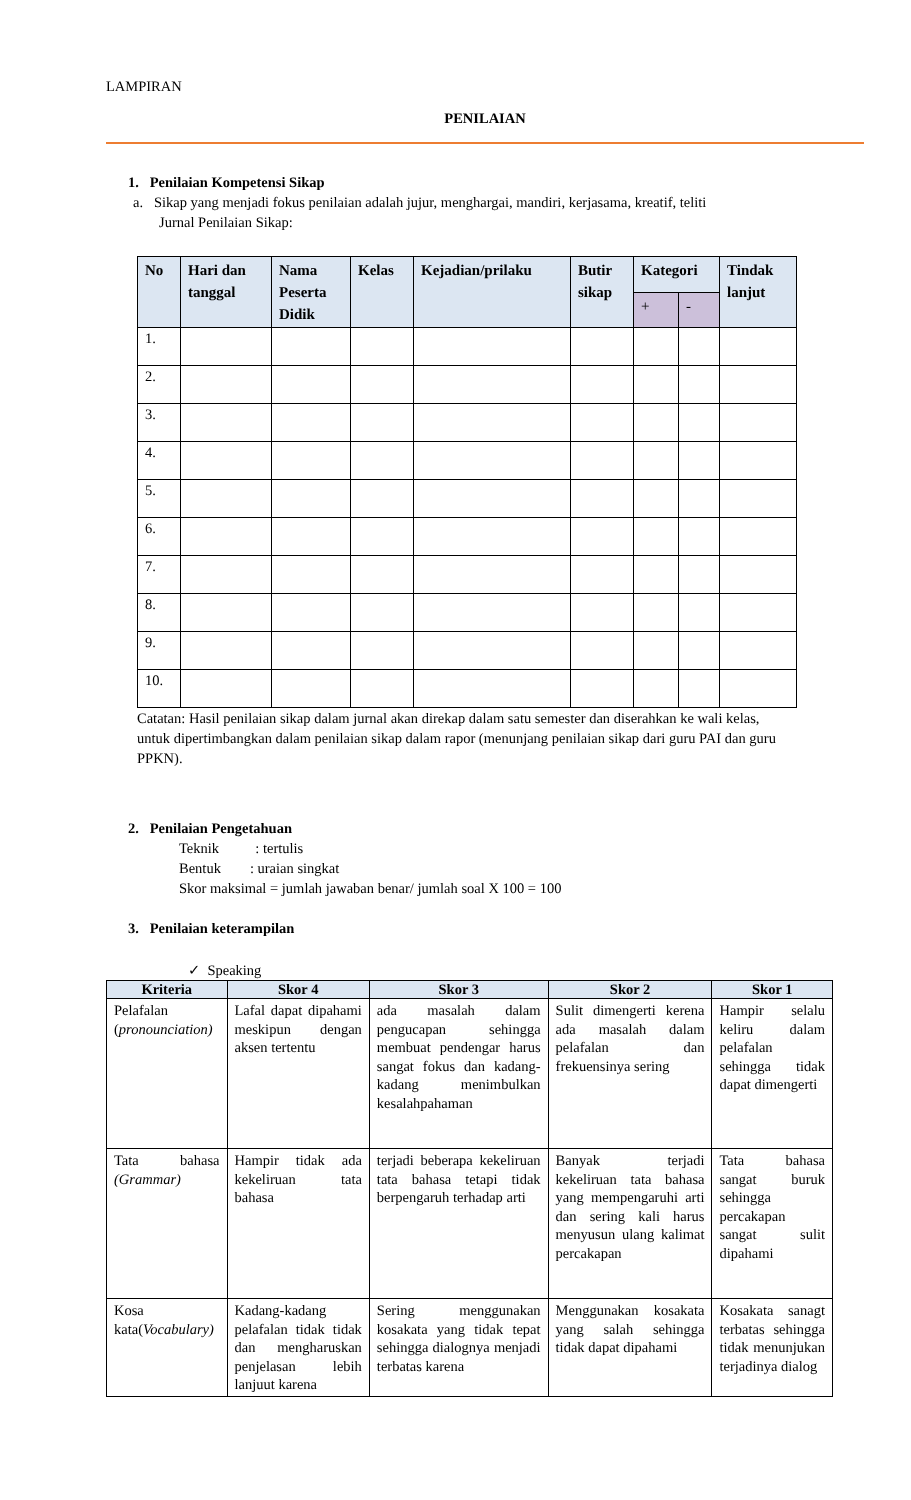LAMPIRAN
PENILAIAN
1. Penilaian Kompetensi Sikap
a. Sikap yang menjadi fokus penilaian adalah jujur, menghargai, mandiri, kerjasama, kreatif, teliti
Jurnal Penilaian Sikap:
| No | Hari dan tanggal | Nama Peserta Didik | Kelas | Kejadian/prilaku | Butir sikap | Kategori | | Tindak lanjut |
| --- | --- | --- | --- | --- | --- | --- | --- | --- |
| | | | | | | + | - | |
| 1. | | | | | | | | |
| 2. | | | | | | | | |
| 3. | | | | | | | | |
| 4. | | | | | | | | |
| 5. | | | | | | | | |
| 6. | | | | | | | | |
| 7. | | | | | | | | |
| 8. | | | | | | | | |
| 9. | | | | | | | | |
| 10. | | | | | | | | |
Catatan: Hasil penilaian sikap dalam jurnal akan direkap dalam satu semester dan diserahkan ke wali kelas, untuk dipertimbangkan dalam penilaian sikap dalam rapor (menunjang penilaian sikap dari guru PAI dan guru PPKN).
2. Penilaian Pengetahuan
Teknik : tertulis
Bentuk : uraian singkat
Skor maksimal = jumlah jawaban benar/ jumlah soal X 100 = 100
3. Penilaian keterampilan
✓ Speaking
| Kriteria | Skor 4 | Skor 3 | Skor 2 | Skor 1 |
| --- | --- | --- | --- | --- |
| Pelafalan ( pronounciation) | Lafal dapat dipahami meskipun dengan aksen tertentu | ada masalah dalam pengucapan sehingga membuat pendengar harus sangat fokus dan kadang-kadang menimbulkan kesalahpahaman | Sulit dimengerti kerena ada masalah dalam pelafalan dan frekuensinya sering | Hampir selalu keliru dalam pelafalan sehingga tidak dapat dimengerti |
| Tata bahasa (Grammar) | Hampir tidak ada kekeliruan tata bahasa | terjadi beberapa kekeliruan tata bahasa tetapi tidak berpengaruh terhadap arti | Banyak terjadi kekeliruan tata bahasa yang mempengaruhi arti dan sering kali harus menyusun ulang kalimat percakapan | Tata bahasa sangat buruk sehingga percakapan sangat sulit dipahami |
| Kosa kata( Vocabulary) | Kadang-kadang pelafalan tidak tidak dan mengharuskan penjelasan lebih lanjuut karena | Sering menggunakan kosakata yang tidak tepat sehingga dialognya menjadi terbatas karena | Menggunakan kosakata yang salah sehingga tidak dapat dipahami | Kosakata sanagt terbatas sehingga tidak menunjukan terjadinya dialog |